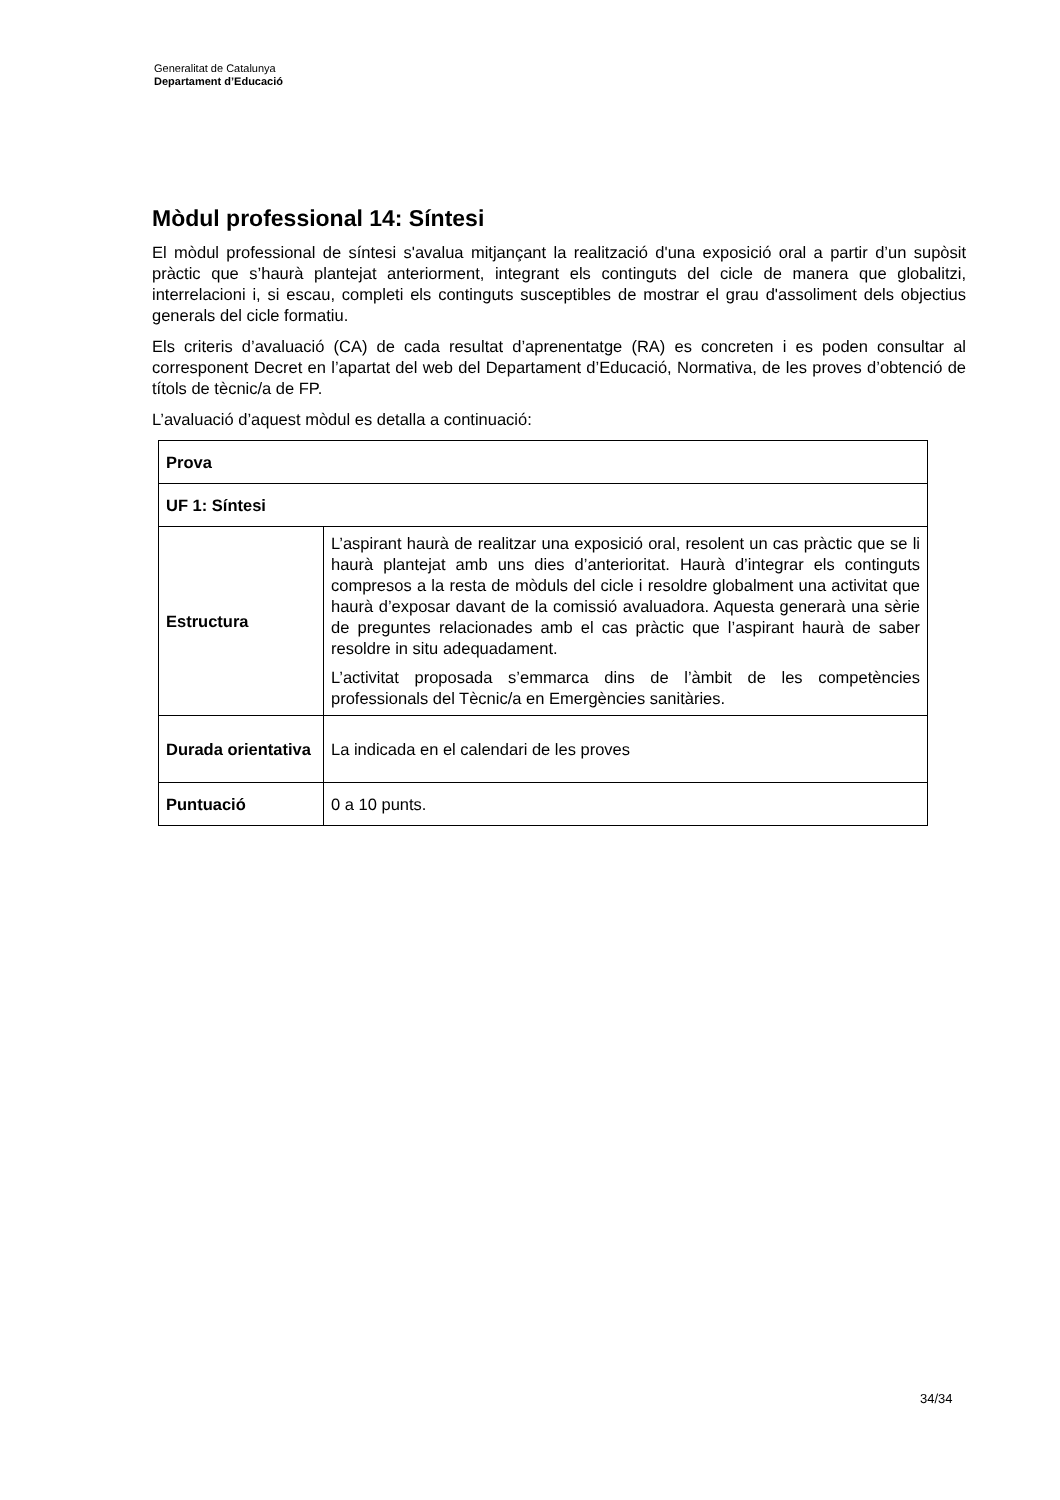Generalitat de Catalunya
Departament d’Educació
Mòdul professional 14: Síntesi
El mòdul professional de síntesi s'avalua mitjançant la realització d'una exposició oral a partir d’un supòsit pràctic que s’haurà plantejat anteriorment, integrant els continguts del cicle de manera que globalitzi, interrelacioni i, si escau, completi els continguts susceptibles de mostrar el grau d'assoliment dels objectius generals del cicle formatiu.
Els criteris d’avaluació (CA) de cada resultat d’aprenentatge (RA) es concreten i es poden consultar al corresponent Decret en l’apartat del web del Departament d’Educació, Normativa, de les proves d’obtenció de títols de tècnic/a de FP.
L’avaluació d’aquest mòdul es detalla a continuació:
| Prova | |
| UF 1: Síntesi | |
| Estructura | L’aspirant haurà de realitzar una exposició oral, resolent un cas pràctic que se li haurà plantejat amb uns dies d’anterioritat. Haurà d’integrar els continguts compresos a la resta de mòduls del cicle i resoldre globalment una activitat que haurà d’exposar davant de la comissió avaluadora. Aquesta generarà una sèrie de preguntes relacionades amb el cas pràctic que l’aspirant haurà de saber resoldre in situ adequadament. L’activitat proposada s’emmarca dins de l’àmbit de les competències professionals del Tècnic/a en Emergències sanitàries. |
| Durada orientativa | La indicada en el calendari de les proves |
| Puntuació | 0 a 10 punts. |
34/34